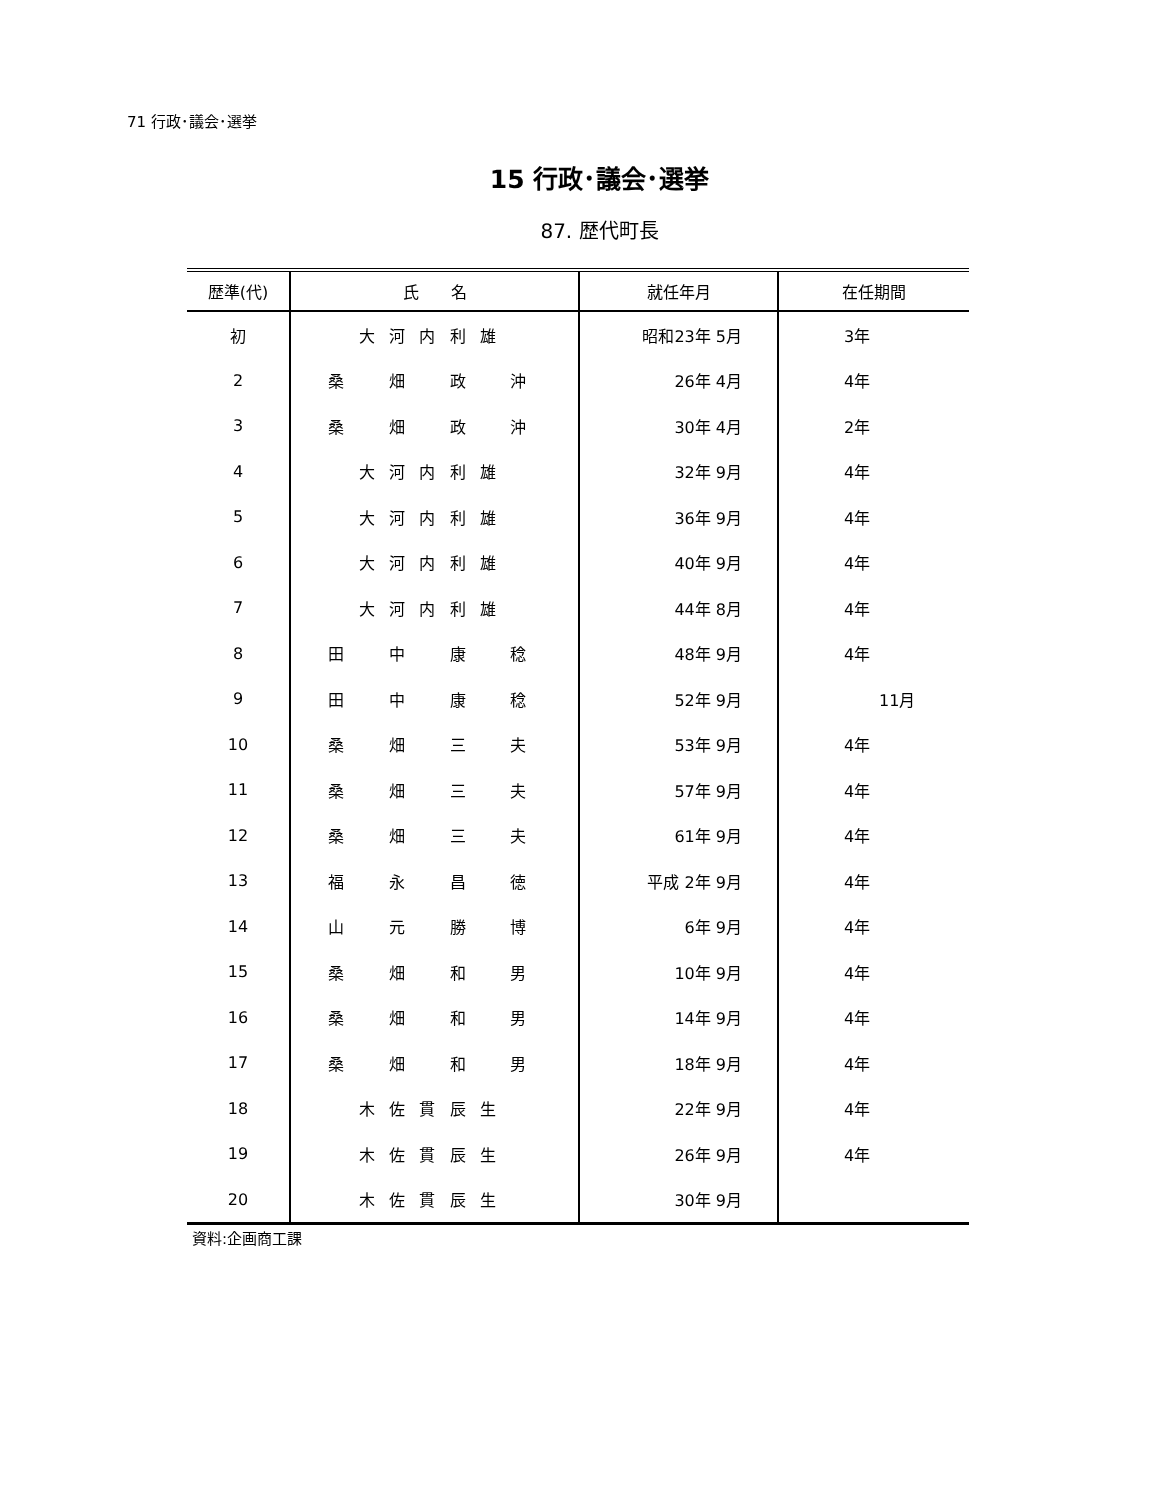71 行政･議会･選挙
15 行政･議会･選挙
87. 歴代町長
| 歴準(代) | 氏 名 | 就任年月 | 在任期間 |
| --- | --- | --- | --- |
| 初 | 大河内利雄 | 昭和23年 5月 | 3年 |
| 2 | 桑 畑 政 沖 | 26年 4月 | 4年 |
| 3 | 桑 畑 政 沖 | 30年 4月 | 2年 |
| 4 | 大河内利雄 | 32年 9月 | 4年 |
| 5 | 大河内利雄 | 36年 9月 | 4年 |
| 6 | 大河内利雄 | 40年 9月 | 4年 |
| 7 | 大河内利雄 | 44年 8月 | 4年 |
| 8 | 田 中 康 稔 | 48年 9月 | 4年 |
| 9 | 田 中 康 稔 | 52年 9月 | 11月 |
| 10 | 桑 畑 三 夫 | 53年 9月 | 4年 |
| 11 | 桑 畑 三 夫 | 57年 9月 | 4年 |
| 12 | 桑 畑 三 夫 | 61年 9月 | 4年 |
| 13 | 福 永 昌 徳 | 平成 2年 9月 | 4年 |
| 14 | 山 元 勝 博 | 6年 9月 | 4年 |
| 15 | 桑 畑 和 男 | 10年 9月 | 4年 |
| 16 | 桑 畑 和 男 | 14年 9月 | 4年 |
| 17 | 桑 畑 和 男 | 18年 9月 | 4年 |
| 18 | 木佐貫辰生 | 22年 9月 | 4年 |
| 19 | 木佐貫辰生 | 26年 9月 | 4年 |
| 20 | 木佐貫辰生 | 30年 9月 | |
資料:企画商工課